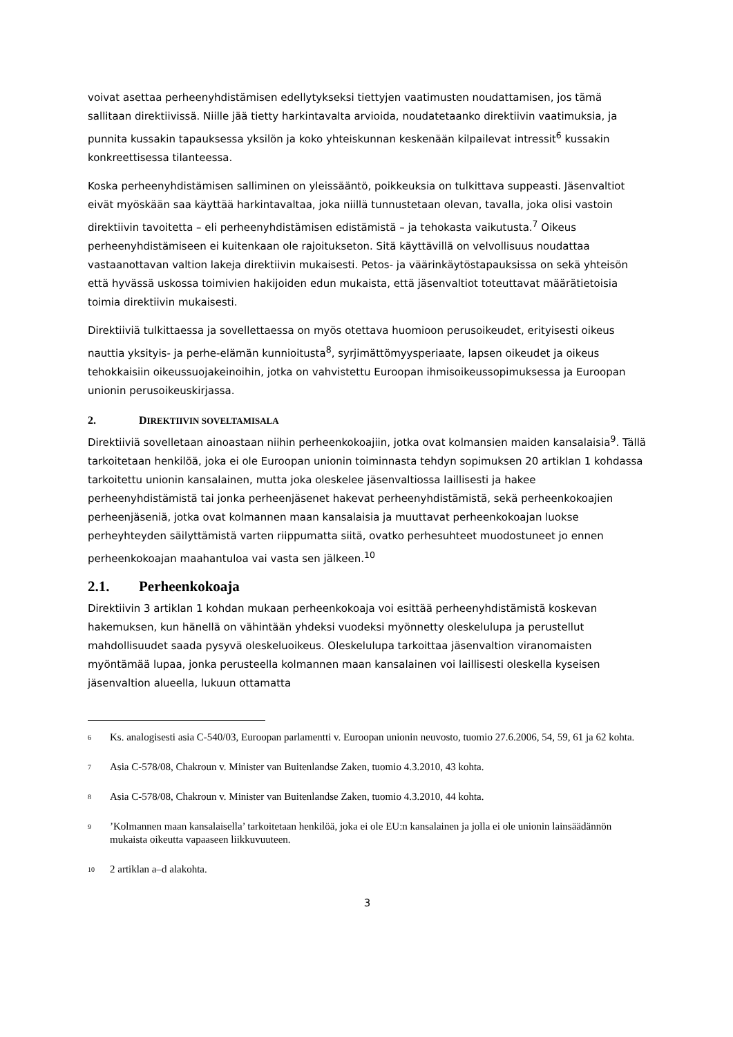voivat asettaa perheenyhdistämisen edellytykseksi tiettyjen vaatimusten noudattamisen, jos tämä sallitaan direktiivissä. Niille jää tietty harkintavalta arvioida, noudatetaanko direktiivin vaatimuksia, ja punnita kussakin tapauksessa yksilön ja koko yhteiskunnan keskenään kilpailevat intressit<sup>6</sup> kussakin konkreettisessa tilanteessa.
Koska perheenyhdistämisen salliminen on yleissääntö, poikkeuksia on tulkittava suppeasti. Jäsenvaltiot eivät myöskään saa käyttää harkintavaltaa, joka niillä tunnustetaan olevan, tavalla, joka olisi vastoin direktiivin tavoitetta – eli perheenyhdistämisen edistämistä – ja tehokasta vaikutusta.<sup>7</sup> Oikeus perheenyhdistämiseen ei kuitenkaan ole rajoitukseton. Sitä käyttävillä on velvollisuus noudattaa vastaanottavan valtion lakeja direktiivin mukaisesti. Petos- ja väärinkäytöstapauksissa on sekä yhteisön että hyvässä uskossa toimivien hakijoiden edun mukaista, että jäsenvaltiot toteuttavat määrätietoisia toimia direktiivin mukaisesti.
Direktiiviä tulkittaessa ja sovellettaessa on myös otettava huomioon perusoikeudet, erityisesti oikeus nauttia yksityis- ja perhe-elämän kunnioitusta<sup>8</sup>, syrjimättömyysperiaate, lapsen oikeudet ja oikeus tehokkaisiin oikeussuojakeinoihin, jotka on vahvistettu Euroopan ihmisoikeussopimuksessa ja Euroopan unionin perusoikeuskirjassa.
2. DIREKTIIVIN SOVELTAMISALA
Direktiiviä sovelletaan ainoastaan niihin perheenkokoajiin, jotka ovat kolmansien maiden kansalaisia<sup>9</sup>. Tällä tarkoitetaan henkilöä, joka ei ole Euroopan unionin toiminnasta tehdyn sopimuksen 20 artiklan 1 kohdassa tarkoitettu unionin kansalainen, mutta joka oleskelee jäsenvaltiossa laillisesti ja hakee perheenyhdistämistä tai jonka perheenjäsenet hakevat perheenyhdistämistä, sekä perheenkokoajien perheenjäseniä, jotka ovat kolmannen maan kansalaisia ja muuttavat perheenkokoajan luokse perheyhteyden säilyttämistä varten riippumatta siitä, ovatko perhesuhteet muodostuneet jo ennen perheenkokoajan maahantuloa vai vasta sen jälkeen.<sup>10</sup>
2.1. Perheenkokoaja
Direktiivin 3 artiklan 1 kohdan mukaan perheenkokoaja voi esittää perheenyhdistämistä koskevan hakemuksen, kun hänellä on vähintään yhdeksi vuodeksi myönnetty oleskelulupa ja perustellut mahdollisuudet saada pysyvä oleskeluoikeus. Oleskelulupa tarkoittaa jäsenvaltion viranomaisten myöntämää lupaa, jonka perusteella kolmannen maan kansalainen voi laillisesti oleskella kyseisen jäsenvaltion alueella, lukuun ottamatta
<sup>6</sup> Ks. analogisesti asia C-540/03, Euroopan parlamentti v. Euroopan unionin neuvosto, tuomio 27.6.2006, 54, 59, 61 ja 62 kohta.
<sup>7</sup> Asia C-578/08, Chakroun v. Minister van Buitenlandse Zaken, tuomio 4.3.2010, 43 kohta.
<sup>8</sup> Asia C-578/08, Chakroun v. Minister van Buitenlandse Zaken, tuomio 4.3.2010, 44 kohta.
<sup>9</sup>’Kolmannen maan kansalaisella’ tarkoitetaan henkilöä, joka ei ole EU:n kansalainen ja jolla ei ole unionin lainsäädännön mukaista oikeutta vapaaseen liikkuvuuteen.
<sup>10</sup> 2 artiklan a–d alakohta.
3